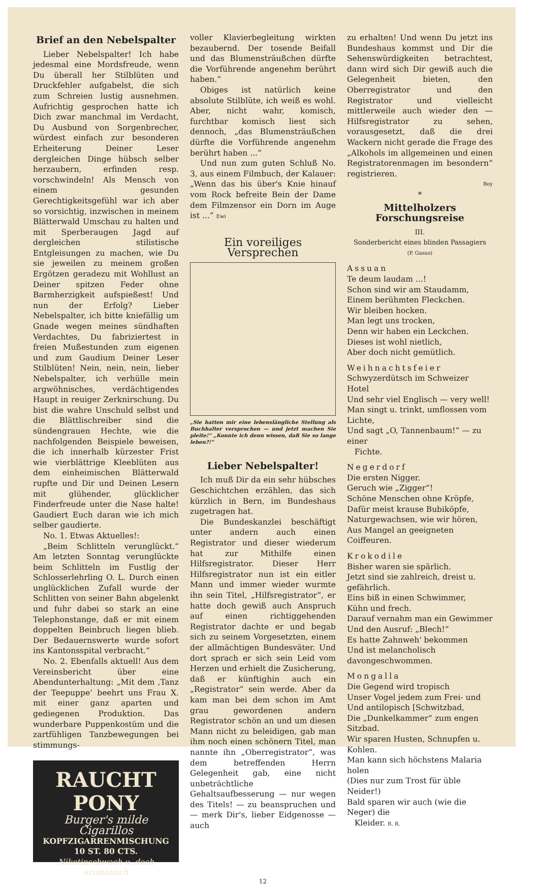Brief an den Nebelspalter
Lieber Nebelspalter! Ich habe jedesmal eine Mordsfreude, wenn Du überall her Stilblüten und Druckfehler aufgabelst, die sich zum Schreien lustig ausnehmen. Aufrichtig gesprochen hatte ich Dich zwar manchmal im Verdacht, Du Ausbund von Sorgenbrecher, würdest einfach zur besonderen Erheiterung Deiner Leser dergleichen Dinge hübsch selber herzaubern, erfinden resp. vorschwindeln! Als Mensch von einem gesunden Gerechtigkeitsgefühl war ich aber so vorsichtig, inzwischen in meinem Blätterwald Umschau zu halten und mit Sperberaugen Jagd auf dergleichen stilistische Entgleisungen zu machen, wie Du sie jeweilen zu meinem großen Ergötzen geradezu mit Wohllust an Deiner spitzen Feder ohne Barmherzigkeit aufspießest! Und nun der Erfolg? Lieber Nebelspalter, ich bitte kniefällig um Gnade wegen meines sündhaften Verdachtes, Du fabriziertest in freien Mußestunden zum eigenen und zum Gaudium Deiner Leser Stilblüten! Nein, nein, nein, lieber Nebelspalter, ich verhülle mein argwöhnisches, verdächtigendes Haupt in reuiger Zerknirschung. Du bist die wahre Unschuld selbst und die Blättlischreiber sind die sündengrauen Hechte, wie die nachfolgenden Beispiele beweisen, die ich innerhalb kürzester Frist wie vierblättrige Kleeblüten aus dem einheimischen Blätterwald rupfte und Dir und Deinen Lesern mit glühender, glücklicher Finderfreude unter die Nase halte! Gaudiert Euch daran wie ich mich selber gaudierte.
No. 1. Etwas Aktuelles!:
„Beim Schlitteln verunglückt.“ Am letzten Sonntag verunglückte beim Schlitteln im Fustlig der Schlosserlehrling O. L. Durch einen unglücklichen Zufall wurde der Schlitten von seiner Bahn abgelenkt und fuhr dabei so stark an eine Telephonstange, daß er mit einem doppelten Beinbruch liegen blieb. Der Bedauernswerte wurde sofort ins Kantonsspital verbracht.“
No. 2. Ebenfalls aktuell! Aus dem Vereinsbericht über eine Abendunterhaltung: „Mit dem ‚Tanz der Teepuppe‘ beehrt uns Frau X. mit einer ganz aparten und gediegenen Produktion. Das wunderbare Puppenkostüm und die zartfühligen Tanzbewegungen bei stimmungs-
RAUCHT PONY
Burger's milde Cigarillos
KOPFZIGARRENMISCHUNG 10 ST. 80 CTS.
Nikotinschwach u. doch aromatisch
voller Klavierbegleitung wirkten bezaubernd. Der tosende Beifall und das Blumensträußchen dürfte die Vorführende angenehm berührt haben.“
Obiges ist natürlich keine absolute Stilblüte, ich weiß es wohl. Aber, nicht wahr, komisch, furchtbar komisch liest sich dennoch, „das Blumensträußchen dürfte die Vorführende angenehm berührt haben ...“
Und nun zum guten Schluß No. 3, aus einem Filmbuch, der Kalauer: „Wenn das bis über's Knie hinauf vom Rock befreite Bein der Dame dem Filmzensor ein Dorn im Auge ist ...“ Ewi
Ein voreiliges Versprechen
„Sie hatten mir eine lebenslängliche Stellung als Buchhalter versprochen — und jetzt machen Sie pleite!“ „Konnte ich denn wissen, daß Sie so lange leben?!“
Lieber Nebelspalter!
Ich muß Dir da ein sehr hübsches Geschichtchen erzählen, das sich kürzlich in Bern, im Bundeshaus zugetragen hat.
Die Bundeskanzlei beschäftigt unter andern auch einen Registrator und dieser wiederum hat zur Mithilfe einen Hilfsregistrator. Dieser Herr Hilfsregistrator nun ist ein eitler Mann und immer wieder wurmte ihn sein Titel, „Hilfsregistrator“, er hatte doch gewiß auch Anspruch auf einen richtiggehenden Registrator dachte er und begab sich zu seinem Vorgesetzten, einem der allmächtigen Bundesväter. Und dort sprach er sich sein Leid vom Herzen und erhielt die Zusicherung, daß er künftighin auch ein „Registrator“ sein werde. Aber da kam man bei dem schon im Amt grau gewordenen andern Registrator schön an und um diesen Mann nicht zu beleidigen, gab man ihm noch einen schönern Titel, man nannte ihn „Oberregistrator“, was dem betreffenden Herrn Gelegenheit gab, eine nicht unbeträchtliche Gehaltsaufbesserung — nur wegen des Titels! — zu beanspruchen und — merk Dir's, lieber Eidgenosse — auch
zu erhalten! Und wenn Du jetzt ins Bundeshaus kommst und Dir die Sehenswürdigkeiten betrachtest, dann wird sich Dir gewiß auch die Gelegenheit bieten, den Oberregistrator und den Registrator und vielleicht mittlerweile auch wieder den — Hilfsregistrator zu sehen, vorausgesetzt, daß die drei Wackern nicht gerade die Frage des „Alkohols im allgemeinen und einen Registratorenmagen im besondern“ registrieren.
Boy
*
Mittelholzers Forschungsreise
III.
Sonderbericht eines blinden Passagiers
(P. Gasus)
Assuan
Te deum laudam ...!
Schon sind wir am Staudamm,
Einem berühmten Fleckchen.
Wir bleiben hocken.
Man legt uns trocken,
Denn wir haben ein Leckchen.
Dieses ist wohl nietlich,
Aber doch nicht gemütlich.
Weihnachtsfeier
Schwyzerdütsch im Schweizer Hotel
Und sehr viel Englisch — very well!
Man singt u. trinkt, umflossen vom Lichte,
Und sagt „O, Tannenbaum!“ — zu einer
Fichte.
Negerdorf
Die ersten Nigger.
Geruch wie „Zigger“!
Schöne Menschen ohne Kröpfe,
Dafür meist krause Bubiköpfe,
Naturgewachsen, wie wir hören,
Aus Mangel an geeigneten Coiffeuren.
Krokodile
Bisher waren sie spärlich.
Jetzt sind sie zahlreich, dreist u. gefährlich.
Eins biß in einen Schwimmer,
Kühn und frech.
Darauf vernahm man ein Gewimmer
Und den Ausruf: „Blech!“
Es hatte Zahnweh' bekommen
Und ist melancholisch davongeschwommen.
Mongalla
Die Gegend wird tropisch
Unser Vogel jedem zum Frei- und
Und antilopisch [Schwitzbad,
Die „Dunkelkammer“ zum engen Sitzbad.
Wir sparen Husten, Schnupfen u. Kohlen.
Man kann sich höchstens Malaria holen
(Dies nur zum Trost für üble Neider!)
Bald sparen wir auch (wie die Neger) die
Kleider. R. R.
12